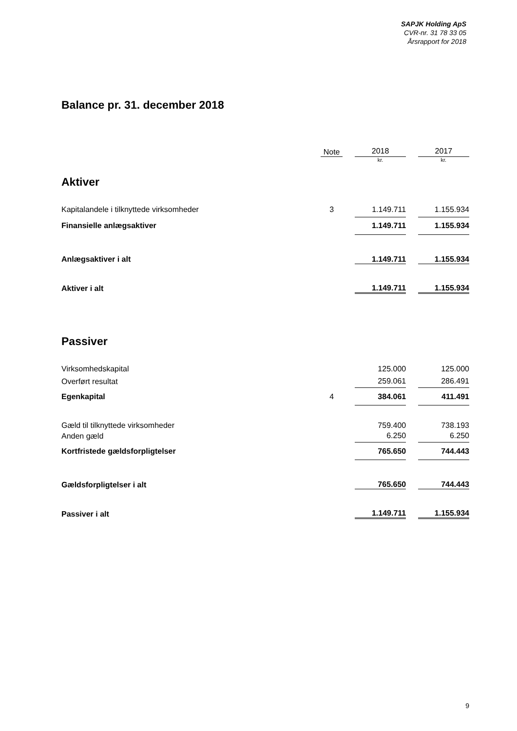SAPJK Holding ApS
CVR-nr. 31 78 33 05
Årsrapport for 2018
Balance pr. 31. december 2018
| | Note | | 2018 | | 2017 |
| --- | --- | --- | --- | --- | --- |
| | | | kr. | | kr. |
| Aktiver | | | | | |
| Kapitalandele i tilknyttede virksomheder | 3 | | 1.149.711 | | 1.155.934 |
| Finansielle anlægsaktiver | | | 1.149.711 | | 1.155.934 |
| Anlægsaktiver i alt | | | 1.149.711 | | 1.155.934 |
| Aktiver i alt | | | 1.149.711 | | 1.155.934 |
| Passiver | | | | | |
| Virksomhedskapital | | | 125.000 | | 125.000 |
| Overført resultat | | | 259.061 | | 286.491 |
| Egenkapital | 4 | | 384.061 | | 411.491 |
| Gæld til tilknyttede virksomheder | | | 759.400 | | 738.193 |
| Anden gæld | | | 6.250 | | 6.250 |
| Kortfristede gældsforpligtelser | | | 765.650 | | 744.443 |
| Gældsforpligtelser i alt | | | 765.650 | | 744.443 |
| Passiver i alt | | | 1.149.711 | | 1.155.934 |
9